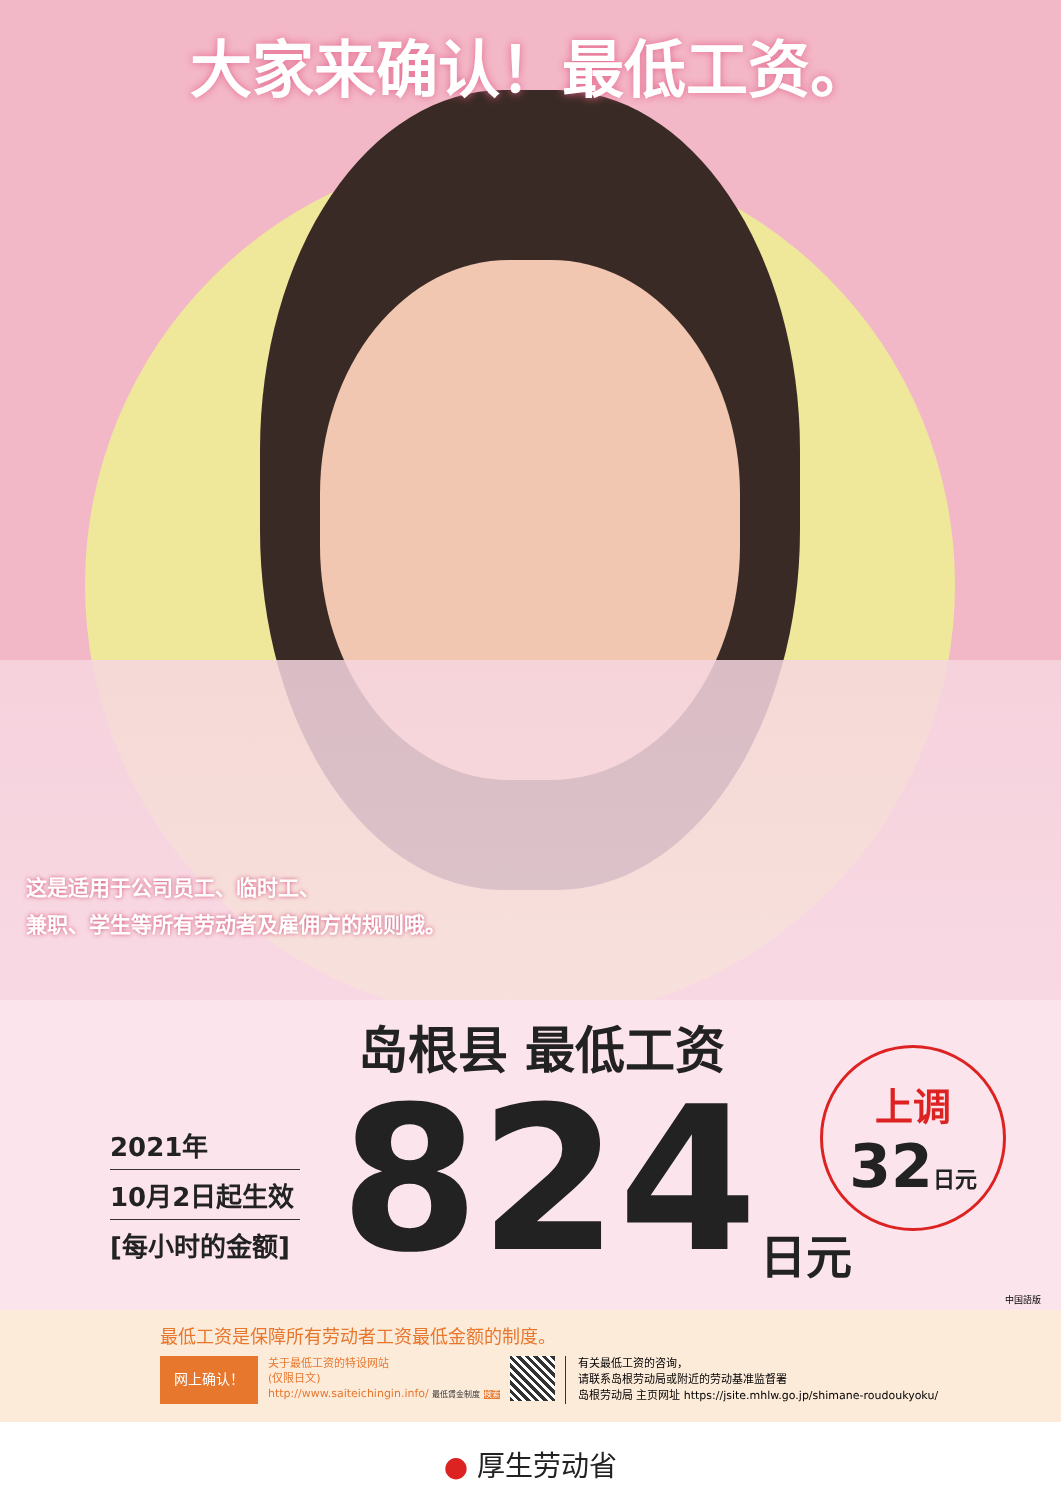大家来确认！最低工资。
这是适用于公司员工、临时工、
兼职、学生等所有劳动者及雇佣方的规则哦。
岛根县 最低工资
2021年
10月2日起生效
[每小时的金额]
824 日元
上调
32日元
中国語版
最低工资是保障所有劳动者工资最低金额的制度。
网上确认！
关于最低工资的特设网站
(仅限日文)
http://www.saiteichingin.info/ 最低賃金制度 検索
有关最低工资的咨询，
请联系岛根劳动局或附近的劳动基准监督署
岛根劳动局 主页网址 https://jsite.mhlw.go.jp/shimane-roudoukyoku/
● 厚生劳动省